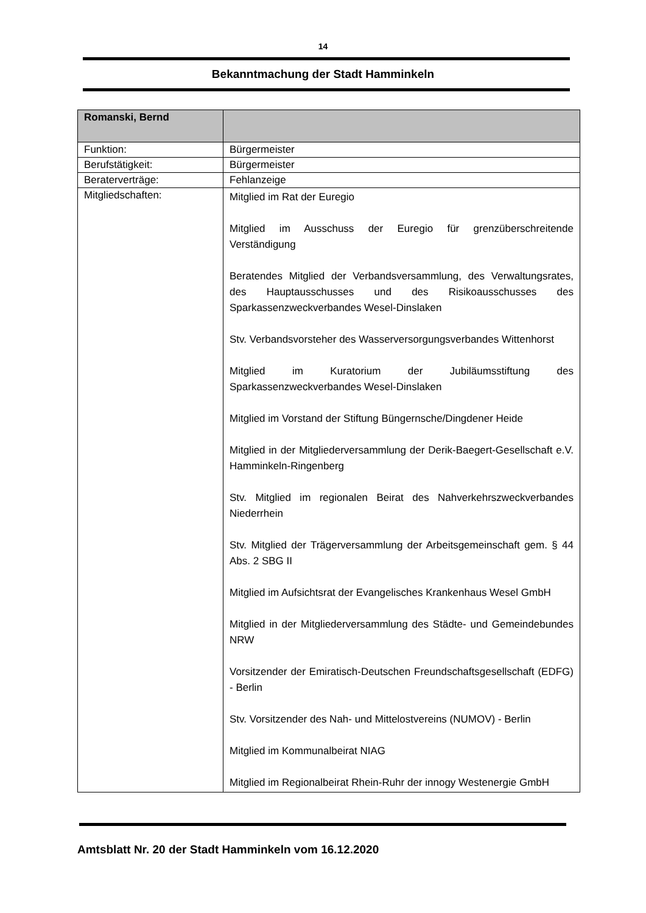14
Bekanntmachung der Stadt Hamminkeln
| Romanski, Bernd | |
| Funktion: | Bürgermeister |
| Berufstätigkeit: | Bürgermeister |
| Beraterverträge: | Fehlanzeige |
| Mitgliedschaften: | Mitglied im Rat der Euregio Mitglied im Ausschuss der Euregio für grenzüberschreitende Verständigung Beratendes Mitglied der Verbandsversammlung, des Verwaltungsrates, des Hauptausschusses und des Risikoausschusses des Sparkassenzweckverbandes Wesel-Dinslaken Stv. Verbandsvorsteher des Wasserversorgungsverbandes Wittenhorst Mitglied im Kuratorium der Jubiläumsstiftung des Sparkassenzweckverbandes Wesel-Dinslaken Mitglied im Vorstand der Stiftung Büngernsche/Dingdener Heide Mitglied in der Mitgliederversammlung der Derik-Baegert-Gesellschaft e.V. Hamminkeln-Ringenberg Stv. Mitglied im regionalen Beirat des Nahverkehrszweckverbandes Niederrhein Stv. Mitglied der Trägerversammlung der Arbeitsgemeinschaft gem. § 44 Abs. 2 SBG II Mitglied im Aufsichtsrat der Evangelisches Krankenhaus Wesel GmbH Mitglied in der Mitgliederversammlung des Städte- und Gemeindebundes NRW Vorsitzender der Emiratisch-Deutschen Freundschaftsgesellschaft (EDFG) - Berlin Stv. Vorsitzender des Nah- und Mittelostvereins (NUMOV) - Berlin Mitglied im Kommunalbeirat NIAG Mitglied im Regionalbeirat Rhein-Ruhr der innogy Westenergie GmbH |
Amtsblatt Nr. 20 der Stadt Hamminkeln vom 16.12.2020